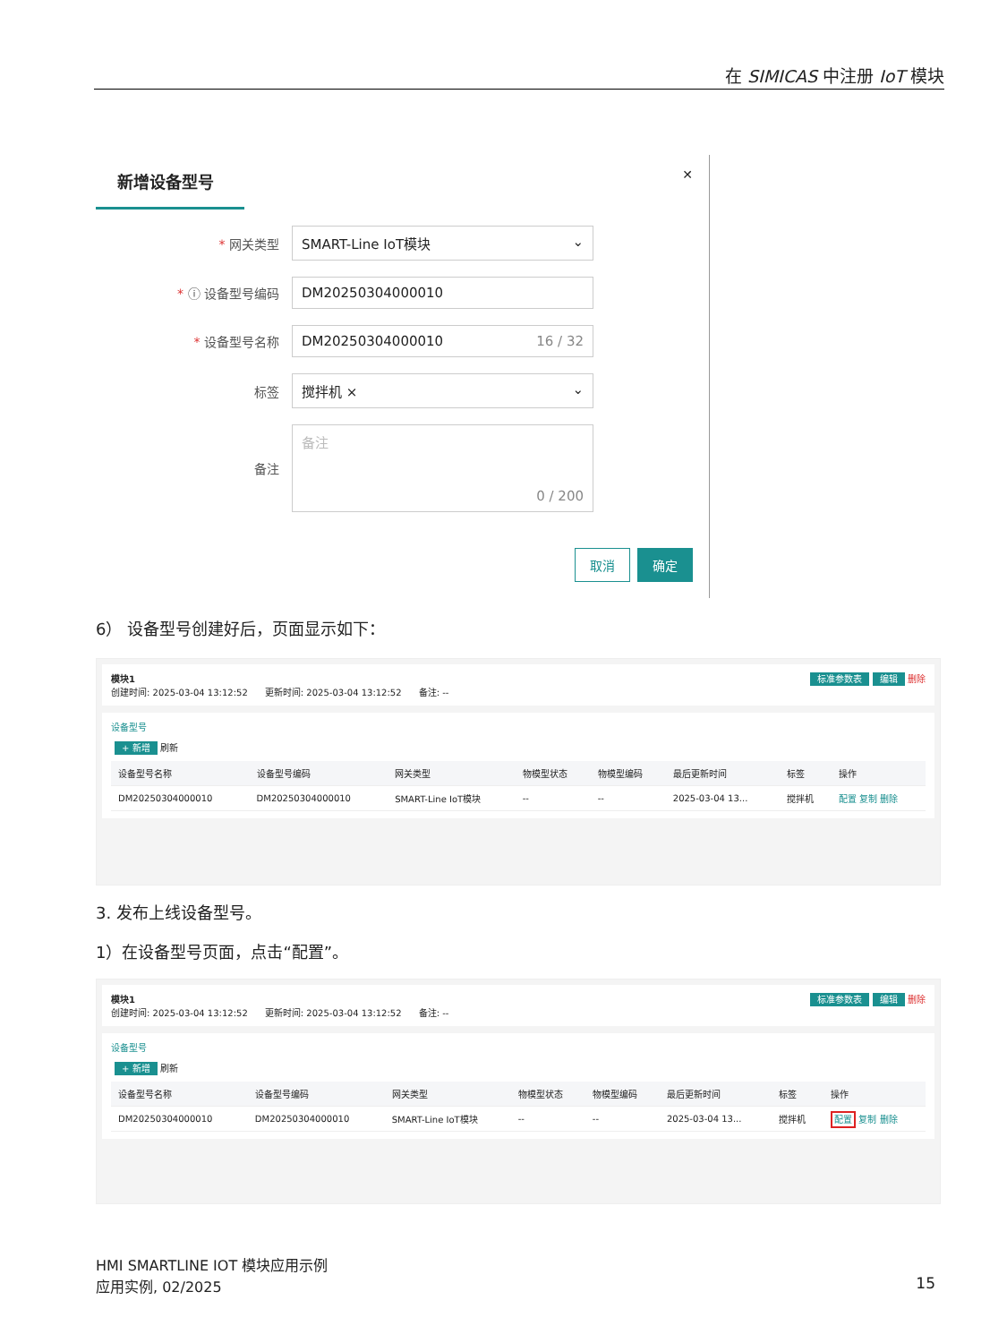在 SIMICAS 中注册 IoT 模块
新增设备型号
✕
* 网关类型
SMART-Line IoT模块 ⌄
* ⓘ 设备型号编码
DM20250304000010
* 设备型号名称
DM20250304000010 16 / 32
标签
搅拌机 × ⌄
备注
备注
0 / 200
取消 确定
6） 设备型号创建好后，页面显示如下：
模块1 标准参数表 编辑 删除
创建时间: 2025-03-04 13:12:52 更新时间: 2025-03-04 13:12:52 备注: --
设备型号
+ 新增 刷新
| 设备型号名称 | 设备型号编码 | 网关类型 | 物模型状态 | 物模型编码 | 最后更新时间 | 标签 | 操作 |
| --- | --- | --- | --- | --- | --- | --- | --- |
| DM20250304000010 | DM20250304000010 | SMART-Line IoT模块 | -- | -- | 2025-03-04 13... | 搅拌机 | 配置 复制 删除 |
3. 发布上线设备型号。
1）在设备型号页面，点击“配置”。
模块1 标准参数表 编辑 删除
创建时间: 2025-03-04 13:12:52 更新时间: 2025-03-04 13:12:52 备注: --
设备型号
+ 新增 刷新
| 设备型号名称 | 设备型号编码 | 网关类型 | 物模型状态 | 物模型编码 | 最后更新时间 | 标签 | 操作 |
| --- | --- | --- | --- | --- | --- | --- | --- |
| DM20250304000010 | DM20250304000010 | SMART-Line IoT模块 | -- | -- | 2025-03-04 13... | 搅拌机 | 配置 复制 删除 |
HMI SMARTLINE IOT 模块应用示例
应用实例, 02/2025
15